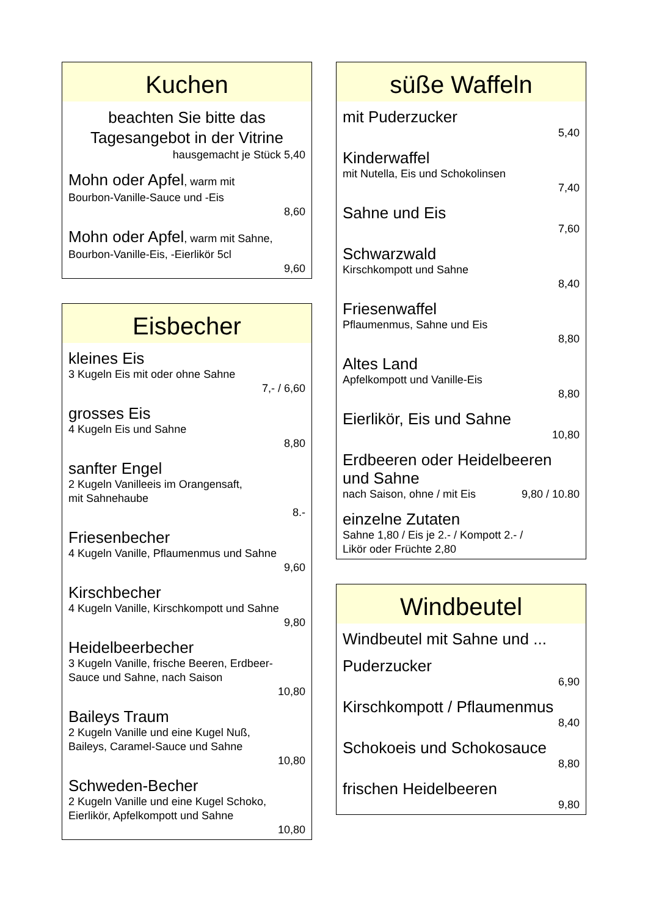Kuchen
beachten Sie bitte das Tagesangebot in der Vitrine
hausgemacht je Stück 5,40
Mohn oder Apfel, warm mit
Bourbon-Vanille-Sauce und -Eis
8,60
Mohn oder Apfel, warm mit Sahne,
Bourbon-Vanille-Eis, -Eierlikör 5cl
9,60
Eisbecher
kleines Eis
3 Kugeln Eis mit oder ohne Sahne
7,- / 6,60
grosses Eis
4 Kugeln Eis und Sahne
8,80
sanfter Engel
2 Kugeln Vanilleeis im Orangensaft,
mit Sahnehaube
8.-
Friesenbecher
4 Kugeln Vanille, Pflaumenmus und Sahne
9,60
Kirschbecher
4 Kugeln Vanille, Kirschkompott und Sahne
9,80
Heidelbeerbecher
3 Kugeln Vanille, frische Beeren, Erdbeer-
Sauce und Sahne, nach Saison
10,80
Baileys Traum
2 Kugeln Vanille und eine Kugel Nuß,
Baileys, Caramel-Sauce und Sahne
10,80
Schweden-Becher
2 Kugeln Vanille und eine Kugel Schoko,
Eierlikör, Apfelkompott und Sahne
10,80
süße Waffeln
mit Puderzucker
5,40
Kinderwaffel
mit Nutella, Eis und Schokolinsen
7,40
Sahne und Eis
7,60
Schwarzwald
Kirschkompott und Sahne
8,40
Friesenwaffel
Pflaumenmus, Sahne und Eis
8,80
Altes Land
Apfelkompott und Vanille-Eis
8,80
Eierlikör, Eis und Sahne
10,80
Erdbeeren oder Heidelbeeren und Sahne
nach Saison, ohne / mit Eis 9,80 / 10.80
einzelne Zutaten
Sahne 1,80 / Eis je 2.- / Kompott 2.- /
Likör oder Früchte 2,80
Windbeutel
Windbeutel mit Sahne und ...
Puderzucker
6,90
Kirschkompott / Pflaumenmus
8,40
Schokoeis und Schokosauce
8,80
frischen Heidelbeeren
9,80